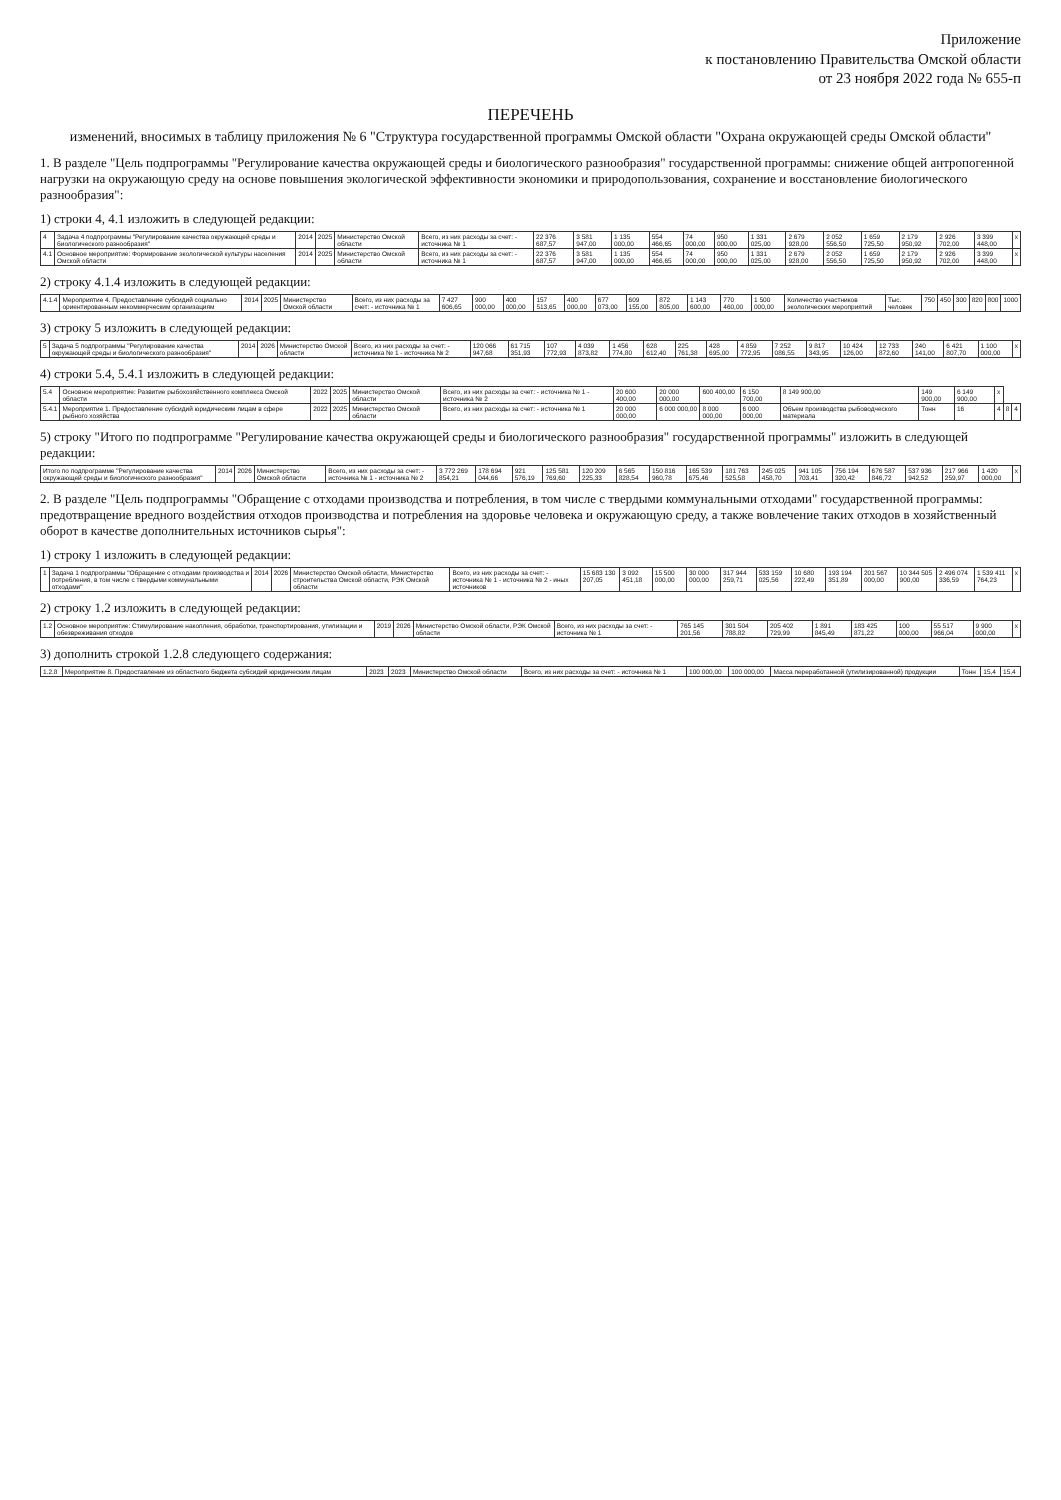Приложение
к постановлению Правительства Омской области
от 23 ноября 2022 года № 655-п
ПЕРЕЧЕНЬ
изменений, вносимых в таблицу приложения № 6 "Структура государственной программы Омской области "Охрана окружающей среды Омской области"
1. В разделе "Цель подпрограммы "Регулирование качества окружающей среды и биологического разнообразия" государственной программы: снижение общей антропогенной нагрузки на окружающую среду на основе повышения экологической эффективности экономики и природопользования, сохранение и восстановление биологического разнообразия":
1) строки 4, 4.1 изложить в следующей редакции:
| 4 | Задача 4 подпрограммы "Регулирование качества окружающей среды и биологического разнообразия" | 2014 | 2025 | Министерство Омской области | Всего, из них расходы за счет: - источника № 1 | 22 376 687,57 | 3 581 947,00 | 1 135 000,00 | 554 466,65 | 74 000,00 | 950 000,00 | 1 331 025,00 | 2 679 928,00 | 2 052 556,50 | 1 659 725,50 | 2 179 950,92 | 2 926 702,00 | 3 399 448,00 | x |
| 4.1 | Основное мероприятие: Формирование экологической культуры населения Омской области | 2014 | 2025 | Министерство Омской области | Всего, из них расходы за счет: - источника № 1 | 22 376 687,57 | 3 581 947,00 | 1 135 000,00 | 554 466,65 | 74 000,00 | 950 000,00 | 1 331 025,00 | 2 679 928,00 | 2 052 556,50 | 1 659 725,50 | 2 179 950,92 | 2 926 702,00 | 3 399 448,00 | x |
2) строку 4.1.4 изложить в следующей редакции:
| 4.1.4 | Мероприятие 4. Предоставление субсидий социально ориентированным некоммерческим организациям | 2014 | 2025 | Министерство Омской области | Всего, из них расходы за счет: - источника № 1 | 7 427 606,65 | 900 000,00 | 400 000,00 | 157 513,65 | 400 000,00 | 677 073,00 | 609 155,00 | 872 805,00 | 1 143 600,00 | 770 460,00 | 1 500 000,00 | Количество участников экологических мероприятий | Тыс. человек | 750 | 450 | 300 | 820 | 800 | 1000 |
3) строку 5 изложить в следующей редакции:
| 5 | Задача 5 подпрограммы "Регулирование качества окружающей среды и биологического разнообразия" | 2014 | 2026 | Министерство Омской области | Всего, из них расходы за счет: - источника № 1 - источника № 2 | 120 066 947,68 | 61 715 351,93 | 107 772,93 | 4 039 873,82 | 1 456 774,80 | 628 612,40 | 225 761,38 | 428 695,00 | 4 859 772,95 | 7 252 086,55 | 9 817 343,95 | 10 424 126,00 | 12 733 872,60 | 240 141,00 | 6 421 807,70 | 1 100 000,00 | x |
4) строки 5.4, 5.4.1 изложить в следующей редакции:
| 5.4 | Основное мероприятие: Развитие рыбохозяйственного комплекса Омской области | 2022 | 2025 | Министерство Омской области | Всего, из них расходы за счет: - источника № 1 - источника № 2 | 20 600 400,00 | 20 000 000,00 | 600 400,00 | 6 150 700,00 | 8 149 900,00 | 149 900,00 | 6 149 900,00 | x | | |
| 5.4.1 | Мероприятие 1. Предоставление субсидий юридическим лицам в сфере рыбного хозяйства | 2022 | 2025 | Министерство Омской области | Всего, из них расходы за счет: - источника № 1 | 20 000 000,00 | 6 000 000,00 | 8 000 000,00 | 6 000 000,00 | Объем производства рыбоводческого материала | Тонн | 16 | 4 | 8 | 4 |
5) строку "Итого по подпрограмме "Регулирование качества окружающей среды и биологического разнообразия" государственной программы" изложить в следующей редакции:
| Итого по подпрограмме "Регулирование качества окружающей среды и биологического разнообразия" | 2014 | 2026 | Министерство Омской области | Всего, из них расходы за счет: - источника № 1 - источника № 2 | 3 772 269 854,21 | 178 694 044,66 | 921 576,19 | 125 581 769,60 | 120 209 225,33 | 6 565 828,54 | 150 816 960,78 | 165 539 675,46 | 181 763 525,58 | 245 025 458,70 | 941 105 703,41 | 756 194 320,42 | 676 587 846,72 | 537 936 942,52 | 217 966 259,97 | 1 420 000,00 | x |
2. В разделе "Цель подпрограммы "Обращение с отходами производства и потребления, в том числе с твердыми коммунальными отходами" государственной программы: предотвращение вредного воздействия отходов производства и потребления на здоровье человека и окружающую среду, а также вовлечение таких отходов в хозяйственный оборот в качестве дополнительных источников сырья":
1) строку 1 изложить в следующей редакции:
| 1 | Задача 1 подпрограммы "Обращение с отходами производства и потребления, в том числе с твердыми коммунальными отходами" | 2014 | 2026 | Министерство Омской области, Министерство строительства Омской области, РЭК Омской области | Всего, из них расходы за счет: - источника № 1 - источника № 2 - иных источников | 15 683 130 207,05 | 3 092 451,18 | 15 500 000,00 | 30 000 000,00 | 317 944 259,71 | 533 159 025,56 | 10 680 222,49 | 193 194 351,89 | 201 567 000,00 | 10 344 505 900,00 | 2 496 074 336,59 | 1 539 411 764,23 | x |
2) строку 1.2 изложить в следующей редакции:
| 1.2 | Основное мероприятие: Стимулирование накопления, обработки, транспортирования, утилизации и обезвреживания отходов | 2019 | 2026 | Министерство Омской области, РЭК Омской области | Всего, из них расходы за счет: - источника № 1 | 765 145 201,56 | 301 504 788,82 | 205 402 729,99 | 1 891 845,49 | 183 425 871,22 | 100 000,00 | 55 517 966,04 | 9 900 000,00 | x |
3) дополнить строкой 1.2.8 следующего содержания:
| 1.2.8 | Мероприятие 8. Предоставление из областного бюджета субсидий юридическим лицам | 2023 | 2023 | Министерство Омской области | Всего, из них расходы за счет: - источника № 1 | 100 000,00 | 100 000,00 | Масса переработанной (утилизированной) продукции | Тонн | 15,4 | 15,4 |